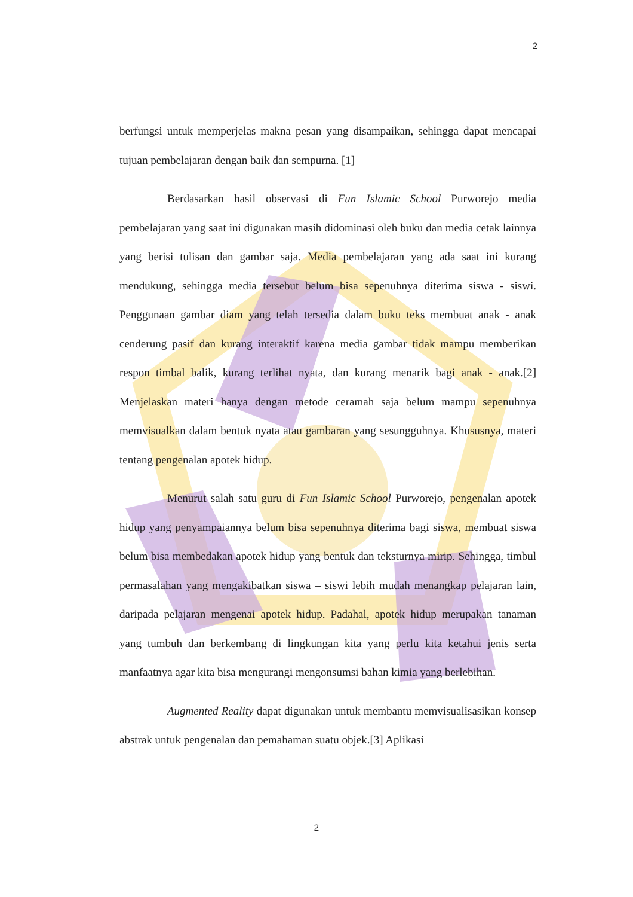2
berfungsi untuk memperjelas makna pesan yang disampaikan, sehingga dapat mencapai tujuan pembelajaran dengan baik dan sempurna. [1]
Berdasarkan hasil observasi di Fun Islamic School Purworejo media pembelajaran yang saat ini digunakan masih didominasi oleh buku dan media cetak lainnya yang berisi tulisan dan gambar saja. Media pembelajaran yang ada saat ini kurang mendukung, sehingga media tersebut belum bisa sepenuhnya diterima siswa - siswi. Penggunaan gambar diam yang telah tersedia dalam buku teks membuat anak - anak cenderung pasif dan kurang interaktif karena media gambar tidak mampu memberikan respon timbal balik, kurang terlihat nyata, dan kurang menarik bagi anak - anak.[2] Menjelaskan materi hanya dengan metode ceramah saja belum mampu sepenuhnya memvisualkan dalam bentuk nyata atau gambaran yang sesungguhnya. Khususnya, materi tentang pengenalan apotek hidup.
Menurut salah satu guru di Fun Islamic School Purworejo, pengenalan apotek hidup yang penyampaiannya belum bisa sepenuhnya diterima bagi siswa, membuat siswa belum bisa membedakan apotek hidup yang bentuk dan teksturnya mirip. Sehingga, timbul permasalahan yang mengakibatkan siswa – siswi lebih mudah menangkap pelajaran lain, daripada pelajaran mengenai apotek hidup. Padahal, apotek hidup merupakan tanaman yang tumbuh dan berkembang di lingkungan kita yang perlu kita ketahui jenis serta manfaatnya agar kita bisa mengurangi mengonsumsi bahan kimia yang berlebihan.
Augmented Reality dapat digunakan untuk membantu memvisualisasikan konsep abstrak untuk pengenalan dan pemahaman suatu objek.[3] Aplikasi
2